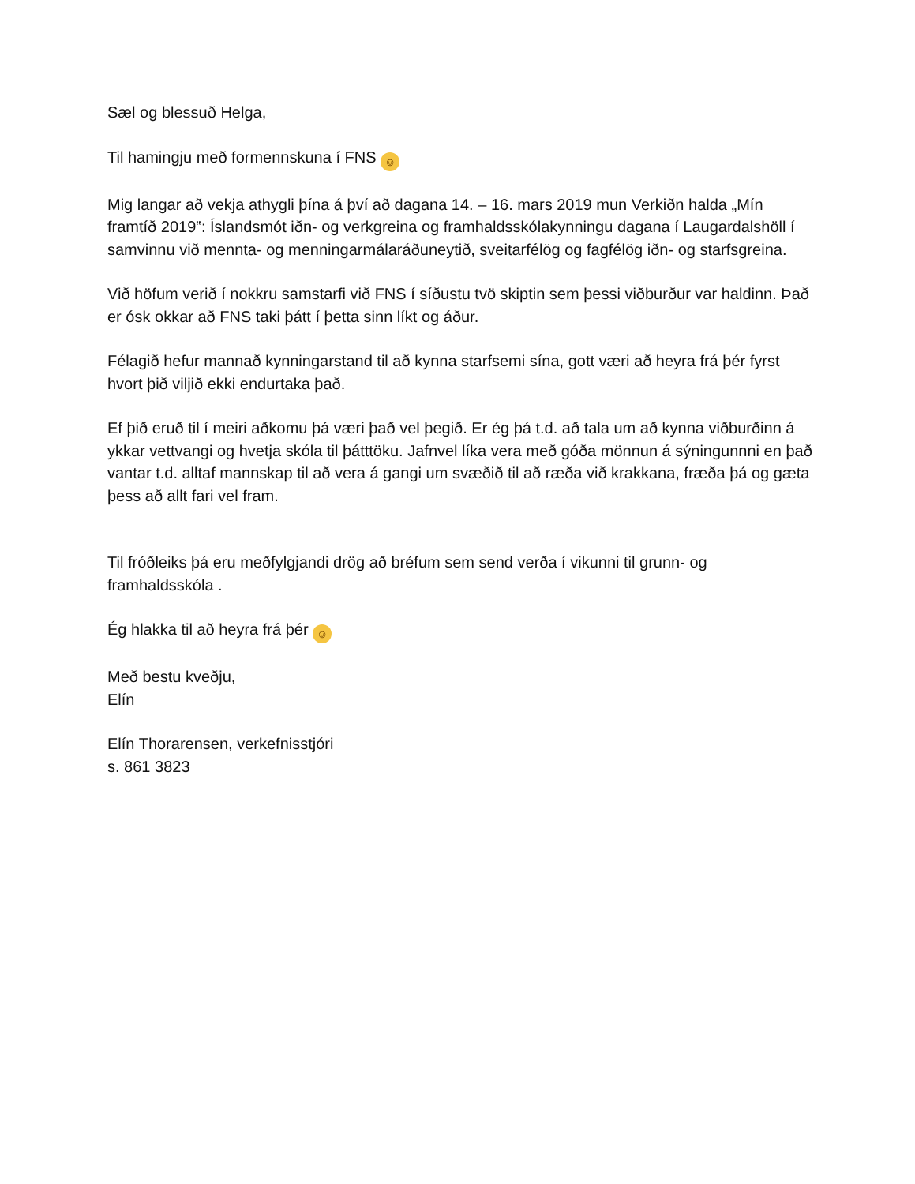Sæl og blessuð Helga,
Til hamingju með formennskuna í FNS ☺
Mig langar að vekja athygli þína á því að dagana 14. – 16. mars 2019 mun Verkiðn halda „Mín framtíð 2019‟: Íslandsmót iðn- og verkgreina og framhaldsskólakynningu dagana í Laugardalshöll í samvinnu við mennta- og menningarmálaráðuneytið, sveitarfélög og fagfélög iðn- og starfsgreina.
Við höfum verið í nokkru samstarfi við FNS í síðustu tvö skiptin sem þessi viðburður var haldinn. Það er ósk okkar að FNS taki þátt í þetta sinn líkt og áður.
Félagið hefur mannað kynningarstand til að kynna starfsemi sína, gott væri að heyra frá þér fyrst hvort þið viljið ekki endurtaka það.
Ef þið eruð til í meiri aðkomu þá væri það vel þegið. Er ég þá t.d. að tala um að kynna viðburðinn á ykkar vettvangi og hvetja skóla til þátttöku. Jafnvel líka vera með góða mönnun á sýningunnni en það vantar t.d. alltaf mannskap til að vera á gangi um svæðið til að ræða við krakkana, fræða þá og gæta þess að allt fari vel fram.
Til fróðleiks þá eru meðfylgjandi drög að bréfum sem send verða í vikunni til grunn- og framhaldsskóla .
Ég hlakka til að heyra frá þér ☺
Með bestu kveðju,
Elín
Elín Thorarensen, verkefnisstjóri
s. 861 3823